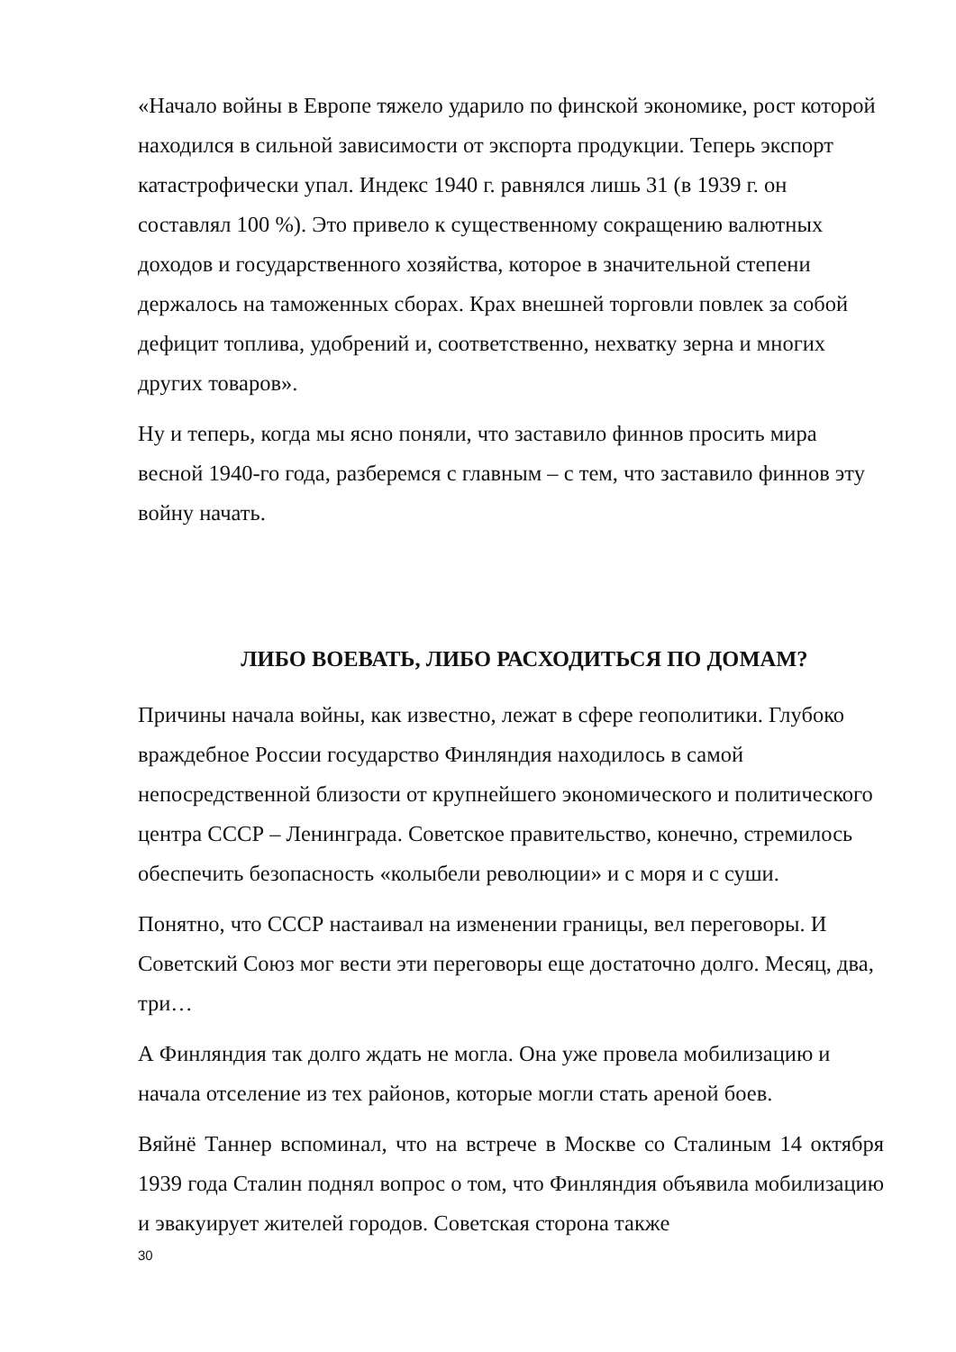«Начало войны в Европе тяжело ударило по финской экономике, рост которой находился в сильной зависимости от экспорта продукции. Теперь экспорт катастрофически упал. Индекс 1940 г. равнялся лишь 31 (в 1939 г. он составлял 100 %). Это привело к существенному сокращению валютных доходов и государственного хозяйства, которое в значительной степени держалось на таможенных сборах. Крах внешней торговли повлек за собой дефицит топлива, удобрений и, соответственно, нехватку зерна и многих других товаров».
Ну и теперь, когда мы ясно поняли, что заставило финнов просить мира весной 1940-го года, разберемся с главным – с тем, что заставило финнов эту войну начать.
ЛИБО ВОЕВАТЬ, ЛИБО РАСХОДИТЬСЯ ПО ДОМАМ?
Причины начала войны, как известно, лежат в сфере геополитики. Глубоко враждебное России государство Финляндия находилось в самой непосредственной близости от крупнейшего экономического и политического центра СССР – Ленинграда. Советское правительство, конечно, стремилось обеспечить безопасность «колыбели революции» и с моря и с суши.
Понятно, что СССР настаивал на изменении границы, вел переговоры. И Советский Союз мог вести эти переговоры еще достаточно долго. Месяц, два, три…
А Финляндия так долго ждать не могла. Она уже провела мобилизацию и начала отселение из тех районов, которые могли стать ареной боев.
Вяйнё Таннер вспоминал, что на встрече в Москве со Сталиным 14 октября 1939 года Сталин поднял вопрос о том, что Финляндия объявила мобилизацию и эвакуирует жителей городов. Советская сторона также
30